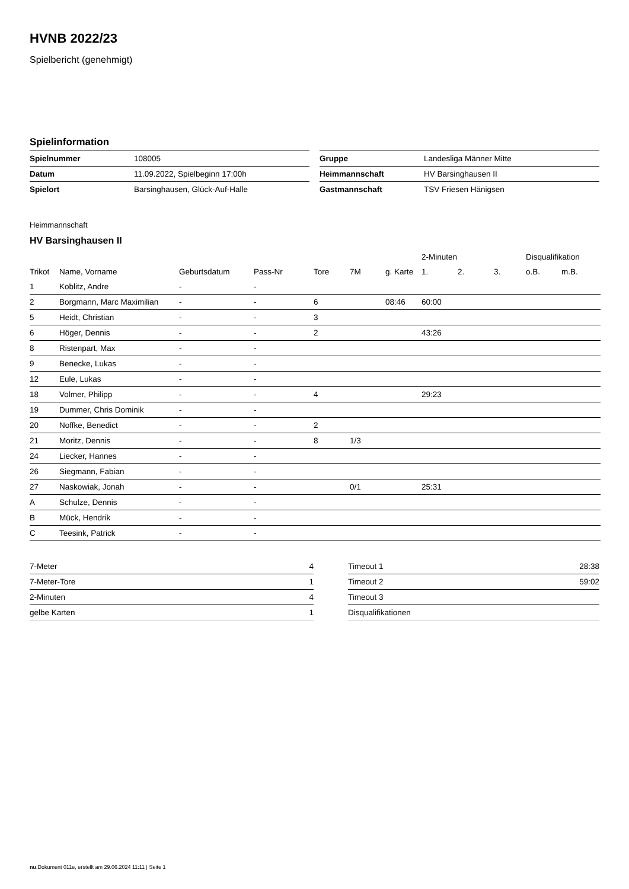HVNB 2022/23
Spielbericht (genehmigt)
Spielinformation
| Spielnummer | 108005 |
| Datum | 11.09.2022, Spielbeginn 17:00h |
| Spielort | Barsinghausen, Glück-Auf-Halle |
| Gruppe | Landesliga Männer Mitte |
| Heimmannschaft | HV Barsinghausen II |
| Gastmannschaft | TSV Friesen Hänigsen |
Heimmannschaft
HV Barsinghausen II
| | | | | | | | 2-Minuten | | | Disqualifikation | |
| Trikot | Name, Vorname | Geburtsdatum | Pass-Nr | Tore | 7M | g. Karte | 1. | 2. | 3. | o.B. | m.B. |
| 1 | Koblitz, Andre | - | - | | | | | | | | |
| 2 | Borgmann, Marc Maximilian | - | - | 6 | | 08:46 | 60:00 | | | | |
| 5 | Heidt, Christian | - | - | 3 | | | | | | | |
| 6 | Höger, Dennis | - | - | 2 | | | 43:26 | | | | |
| 8 | Ristenpart, Max | - | - | | | | | | | | |
| 9 | Benecke, Lukas | - | - | | | | | | | | |
| 12 | Eule, Lukas | - | - | | | | | | | | |
| 18 | Volmer, Philipp | - | - | 4 | | | 29:23 | | | | |
| 19 | Dummer, Chris Dominik | - | - | | | | | | | | |
| 20 | Noffke, Benedict | - | - | 2 | | | | | | | |
| 21 | Moritz, Dennis | - | - | 8 | 1/3 | | | | | | |
| 24 | Liecker, Hannes | - | - | | | | | | | | |
| 26 | Siegmann, Fabian | - | - | | | | | | | | |
| 27 | Naskowiak, Jonah | - | - | | 0/1 | | 25:31 | | | | |
| A | Schulze, Dennis | - | - | | | | | | | | |
| B | Mück, Hendrik | - | - | | | | | | | | |
| C | Teesink, Patrick | - | - | | | | | | | | |
| 7-Meter | 4 |
| 7-Meter-Tore | 1 |
| 2-Minuten | 4 |
| gelbe Karten | 1 |
| Timeout 1 | 28:38 |
| Timeout 2 | 59:02 |
| Timeout 3 | |
| Disqualifikationen | |
nu.Dokument 011e, erstellt am 29.06.2024 11:11 | Seite 1